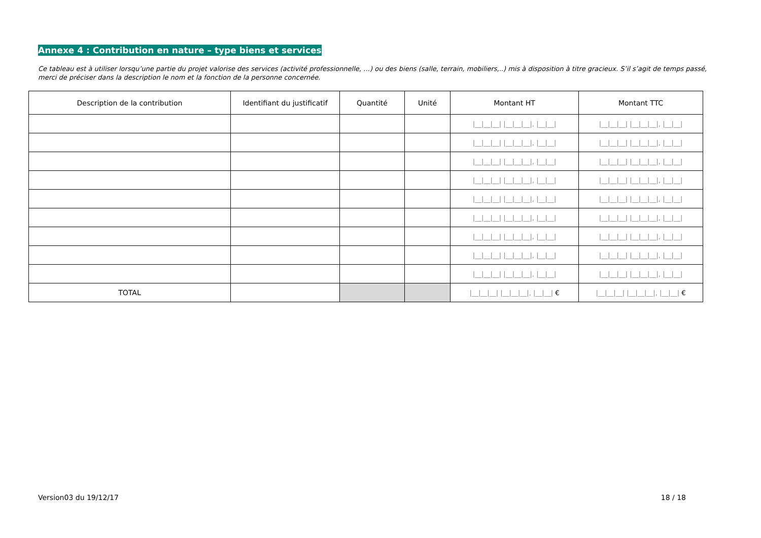Annexe 4 : Contribution en nature – type biens et services
Ce tableau est à utiliser lorsqu’une partie du projet valorise des services (activité professionnelle, …) ou des biens (salle, terrain, mobiliers,..) mis à disposition à titre gracieux. S’il s’agit de temps passé, merci de préciser dans la description le nom et la fonction de la personne concernée.
| Description de la contribution | Identifiant du justificatif | Quantité | Unité | Montant HT | Montant TTC |
| --- | --- | --- | --- | --- | --- |
| | | | | /__/__/__/ /__/__/__/, /__/__/ | /__/__/__/ /__/__/__/, /__/__/ |
| | | | | /__/__/__/ /__/__/__/, /__/__/ | /__/__/__/ /__/__/__/, /__/__/ |
| | | | | /__/__/__/ /__/__/__/, /__/__/ | /__/__/__/ /__/__/__/, /__/__/ |
| | | | | /__/__/__/ /__/__/__/, /__/__/ | /__/__/__/ /__/__/__/, /__/__/ |
| | | | | /__/__/__/ /__/__/__/, /__/__/ | /__/__/__/ /__/__/__/, /__/__/ |
| | | | | /__/__/__/ /__/__/__/, /__/__/ | /__/__/__/ /__/__/__/, /__/__/ |
| | | | | /__/__/__/ /__/__/__/, /__/__/ | /__/__/__/ /__/__/__/, /__/__/ |
| | | | | /__/__/__/ /__/__/__/, /__/__/ | /__/__/__/ /__/__/__/, /__/__/ |
| | | | | /__/__/__/ /__/__/__/, /__/__/ | /__/__/__/ /__/__/__/, /__/__/ |
| TOTAL | | | | /__/__/__/ /__/__/__/, /__/__/ € | /__/__/__/ /__/__/__/, /__/__/ € |
Version03 du 19/12/17 18 / 18